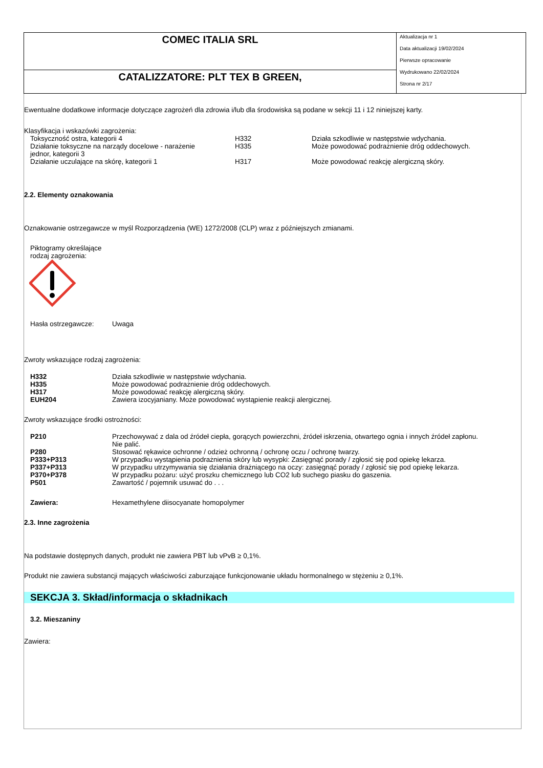COMEC ITALIA SRL
CATALIZZATORE: PLT TEX B GREEN,
Aktualizacja nr 1
Data aktualizacji 19/02/2024
Pierwsze opracowanie
Wydrukowano 22/02/2024
Strona nr 2/17
Ewentualne dodatkowe informacje dotyczące zagrożeń dla zdrowia i/lub dla środowiska są podane w sekcji 11 i 12 niniejszej karty.
Klasyfikacja i wskazówki zagrożenia:
| Toksyczność ostra, kategorii 4 | H332 | Działa szkodliwie w następstwie wdychania. |
| Działanie toksyczne na narządy docelowe - narażenie jednor, kategorii 3 | H335 | Może powodować podrażnienie dróg oddechowych. |
| Działanie uczulające na skórę, kategorii 1 | H317 | Może powodować reakcję alergiczną skóry. |
2.2. Elementy oznakowania
Oznakowanie ostrzegawcze w myśl Rozporządzenia (WE) 1272/2008 (CLP) wraz z późniejszych zmianami.
Piktogramy określające
rodzaj zagrożenia:
| Hasła ostrzegawcze: | Uwaga |
Zwroty wskazujące rodzaj zagrożenia:
| H332 | Działa szkodliwie w następstwie wdychania. |
| H335 | Może powodować podrażnienie dróg oddechowych. |
| H317 | Może powodować reakcję alergiczną skóry. |
| EUH204 | Zawiera izocyjaniany. Może powodować wystąpienie reakcji alergicznej. |
Zwroty wskazujące środki ostrożności:
| P210 | Przechowywać z dala od źródeł ciepła, gorących powierzchni, źródeł iskrzenia, otwartego ognia i innych źródeł zapłonu. Nie palić. |
| P280 | Stosować rękawice ochronne / odzież ochronną / ochronę oczu / ochronę twarzy. |
| P333+P313 | W przypadku wystąpienia podrażnienia skóry lub wysypki: Zasięgnąć porady / zgłosić się pod opiekę lekarza. |
| P337+P313 | W przypadku utrzymywania się działania drażniącego na oczy: zasięgnąć porady / zgłosić się pod opiekę lekarza. |
| P370+P378 | W przypadku pożaru: użyć proszku chemicznego lub CO2 lub suchego piasku do gaszenia. |
| P501 | Zawartość / pojemnik usuwać do . . . |
| Zawiera: | Hexamethylene diisocyanate homopolymer |
2.3. Inne zagrożenia
Na podstawie dostępnych danych, produkt nie zawiera PBT lub vPvB ≥ 0,1%.
Produkt nie zawiera substancji mających właściwości zaburzające funkcjonowanie układu hormonalnego w stężeniu ≥ 0,1%.
SEKCJA 3. Skład/informacja o składnikach
3.2. Mieszaniny
Zawiera: